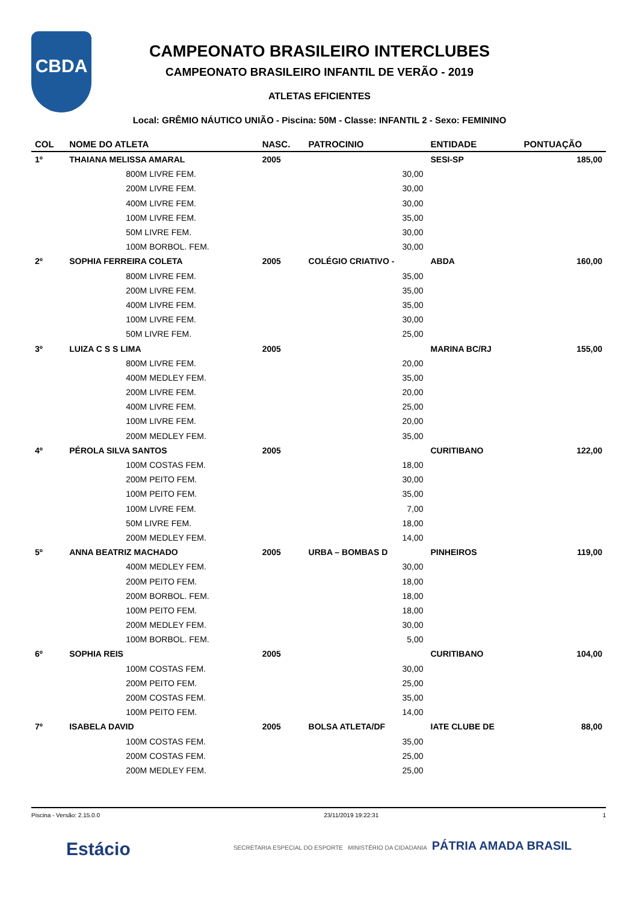CBDA
CAMPEONATO BRASILEIRO INTERCLUBES
CAMPEONATO BRASILEIRO INFANTIL DE VERÃO - 2019
ATLETAS EFICIENTES
Local: GRÊMIO NÁUTICO UNIÃO - Piscina: 50M - Classe: INFANTIL 2 - Sexo: FEMININO
| COL | NOME DO ATLETA | NASC. | PATROCINIO | ENTIDADE | PONTUAÇÃO |
| --- | --- | --- | --- | --- | --- |
| 1º | THAIANA MELISSA AMARAL | 2005 | | SESI-SP | 185,00 |
| | 800M LIVRE FEM. | | 30,00 | | |
| | 200M LIVRE FEM. | | 30,00 | | |
| | 400M LIVRE FEM. | | 30,00 | | |
| | 100M LIVRE FEM. | | 35,00 | | |
| | 50M LIVRE FEM. | | 30,00 | | |
| | 100M BORBOL. FEM. | | 30,00 | | |
| 2º | SOPHIA FERREIRA COLETA | 2005 | COLÉGIO CRIATIVO - | ABDA | 160,00 |
| | 800M LIVRE FEM. | | 35,00 | | |
| | 200M LIVRE FEM. | | 35,00 | | |
| | 400M LIVRE FEM. | | 35,00 | | |
| | 100M LIVRE FEM. | | 30,00 | | |
| | 50M LIVRE FEM. | | 25,00 | | |
| 3º | LUIZA C S S LIMA | 2005 | | MARINA BC/RJ | 155,00 |
| | 800M LIVRE FEM. | | 20,00 | | |
| | 400M MEDLEY FEM. | | 35,00 | | |
| | 200M LIVRE FEM. | | 20,00 | | |
| | 400M LIVRE FEM. | | 25,00 | | |
| | 100M LIVRE FEM. | | 20,00 | | |
| | 200M MEDLEY FEM. | | 35,00 | | |
| 4º | PÉROLA SILVA SANTOS | 2005 | | CURITIBANO | 122,00 |
| | 100M COSTAS FEM. | | 18,00 | | |
| | 200M PEITO FEM. | | 30,00 | | |
| | 100M PEITO FEM. | | 35,00 | | |
| | 100M LIVRE FEM. | | 7,00 | | |
| | 50M LIVRE FEM. | | 18,00 | | |
| | 200M MEDLEY FEM. | | 14,00 | | |
| 5º | ANNA BEATRIZ MACHADO | 2005 | URBA – BOMBAS D | PINHEIROS | 119,00 |
| | 400M MEDLEY FEM. | | 30,00 | | |
| | 200M PEITO FEM. | | 18,00 | | |
| | 200M BORBOL. FEM. | | 18,00 | | |
| | 100M PEITO FEM. | | 18,00 | | |
| | 200M MEDLEY FEM. | | 30,00 | | |
| | 100M BORBOL. FEM. | | 5,00 | | |
| 6º | SOPHIA REIS | 2005 | | CURITIBANO | 104,00 |
| | 100M COSTAS FEM. | | 30,00 | | |
| | 200M PEITO FEM. | | 25,00 | | |
| | 200M COSTAS FEM. | | 35,00 | | |
| | 100M PEITO FEM. | | 14,00 | | |
| 7º | ISABELA DAVID | 2005 | BOLSA ATLETA/DF | IATE CLUBE DE | 88,00 |
| | 100M COSTAS FEM. | | 35,00 | | |
| | 200M COSTAS FEM. | | 25,00 | | |
| | 200M MEDLEY FEM. | | 25,00 | | |
Piscina - Versão: 2.15.0.0 23/11/2019 19:22:31 1
Estácio SECRETARIA ESPECIAL DO ESPORTE MINISTÉRIO DA CIDADANIA PÁTRIA AMADA BRASIL